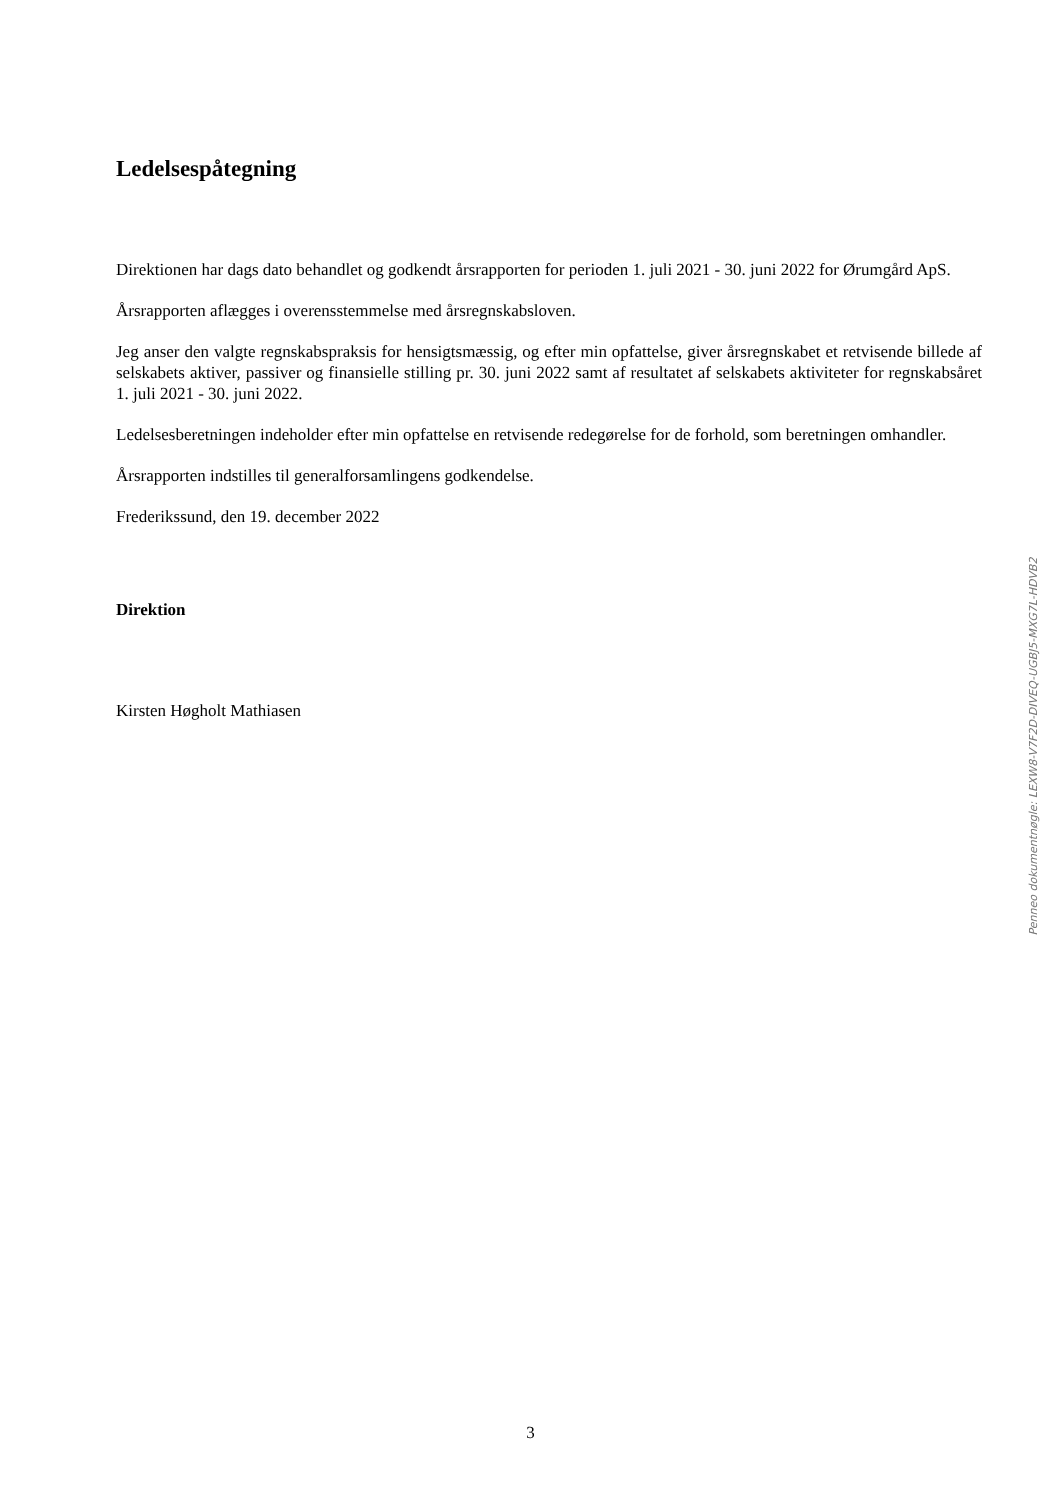Ledelsespåtegning
Direktionen har dags dato behandlet og godkendt årsrapporten for perioden 1. juli 2021 - 30. juni 2022 for Ørumgård ApS.
Årsrapporten aflægges i overensstemmelse med årsregnskabsloven.
Jeg anser den valgte regnskabspraksis for hensigtsmæssig, og efter min opfattelse, giver årsregnskabet et retvisende billede af selskabets aktiver, passiver og finansielle stilling pr. 30. juni 2022 samt af resultatet af selskabets aktiviteter for regnskabsåret 1. juli 2021 - 30. juni 2022.
Ledelsesberetningen indeholder efter min opfattelse en retvisende redegørelse for de forhold, som beretningen omhandler.
Årsrapporten indstilles til generalforsamlingens godkendelse.
Frederikssund, den 19. december 2022
Direktion
Kirsten Høgholt Mathiasen
Penneo dokumentnøgle: LEXW8-V7F2D-DIVEQ-UGBJ5-MXG7L-HDVB2
3